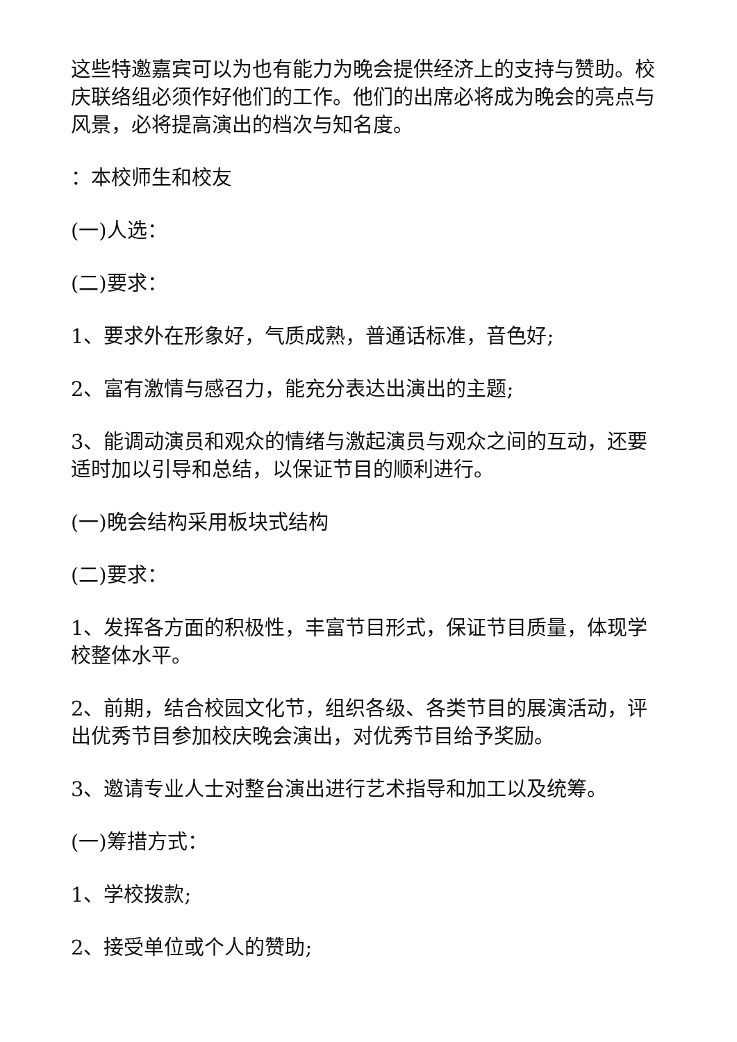这些特邀嘉宾可以为也有能力为晚会提供经济上的支持与赞助。校庆联络组必须作好他们的工作。他们的出席必将成为晚会的亮点与风景，必将提高演出的档次与知名度。
：本校师生和校友
(一)人选：
(二)要求：
1、要求外在形象好，气质成熟，普通话标准，音色好;
2、富有激情与感召力，能充分表达出演出的主题;
3、能调动演员和观众的情绪与激起演员与观众之间的互动，还要适时加以引导和总结，以保证节目的顺利进行。
(一)晚会结构采用板块式结构
(二)要求：
1、发挥各方面的积极性，丰富节目形式，保证节目质量，体现学校整体水平。
2、前期，结合校园文化节，组织各级、各类节目的展演活动，评出优秀节目参加校庆晚会演出，对优秀节目给予奖励。
3、邀请专业人士对整台演出进行艺术指导和加工以及统筹。
(一)筹措方式：
1、学校拨款;
2、接受单位或个人的赞助;